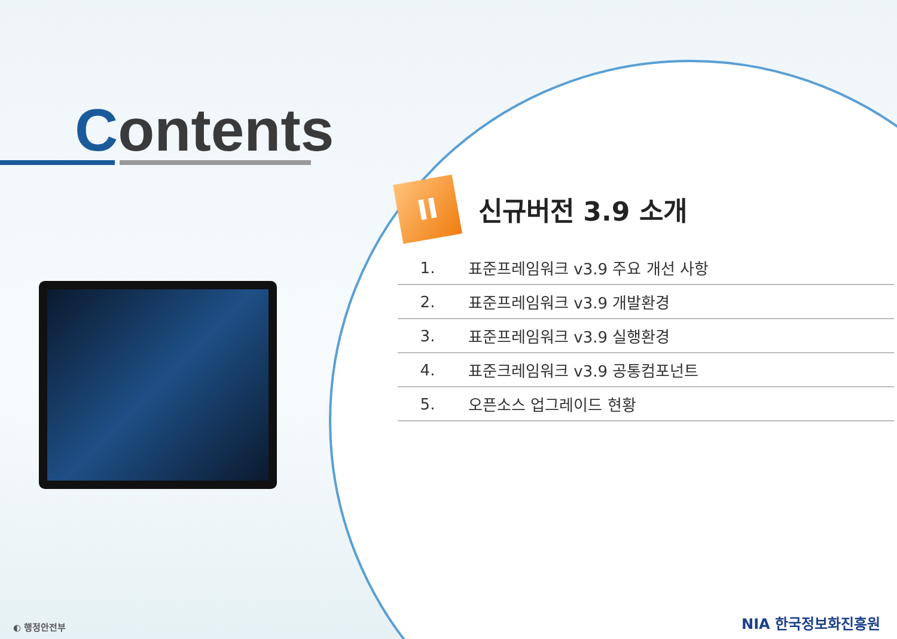Contents
II
신규버전 3.9 소개
1. 표준프레임워크 v3.9 주요 개선 사항
2. 표준프레임워크 v3.9 개발환경
3. 표준프레임워크 v3.9 실행환경
4. 표준크레임워크 v3.9 공통컴포넌트
5. 오픈소스 업그레이드 현황
◐ 행정안전부 NIA 한국정보화진흥원